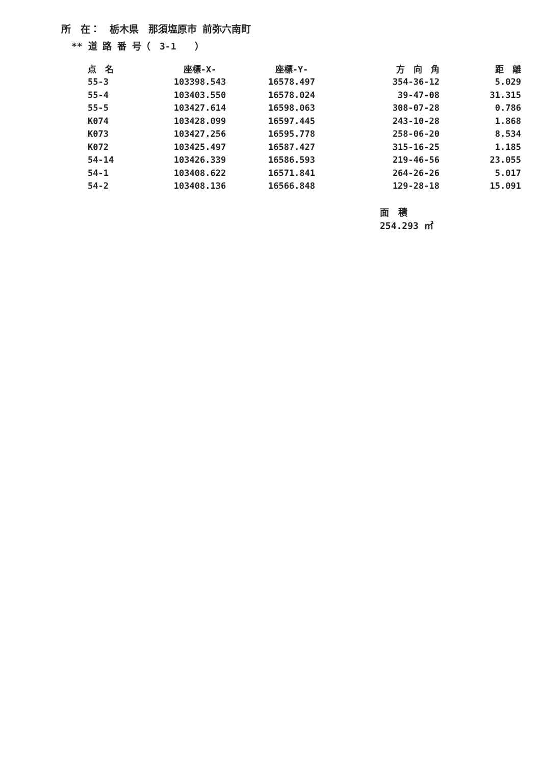所　在：　栃木県　那須塩原市 前弥六南町
** 道 路 番 号（　3-1　　）
| 点 名 | 座標-X- | 座標-Y- | 方 向 角 | 距 離 |
| --- | --- | --- | --- | --- |
| 55-3 | 103398.543 | 16578.497 | 354-36-12 | 5.029 |
| 55-4 | 103403.550 | 16578.024 | 39-47-08 | 31.315 |
| 55-5 | 103427.614 | 16598.063 | 308-07-28 | 0.786 |
| K074 | 103428.099 | 16597.445 | 243-10-28 | 1.868 |
| K073 | 103427.256 | 16595.778 | 258-06-20 | 8.534 |
| K072 | 103425.497 | 16587.427 | 315-16-25 | 1.185 |
| 54-14 | 103426.339 | 16586.593 | 219-46-56 | 23.055 |
| 54-1 | 103408.622 | 16571.841 | 264-26-26 | 5.017 |
| 54-2 | 103408.136 | 16566.848 | 129-28-18 | 15.091 |
面　積 254.293 ㎡